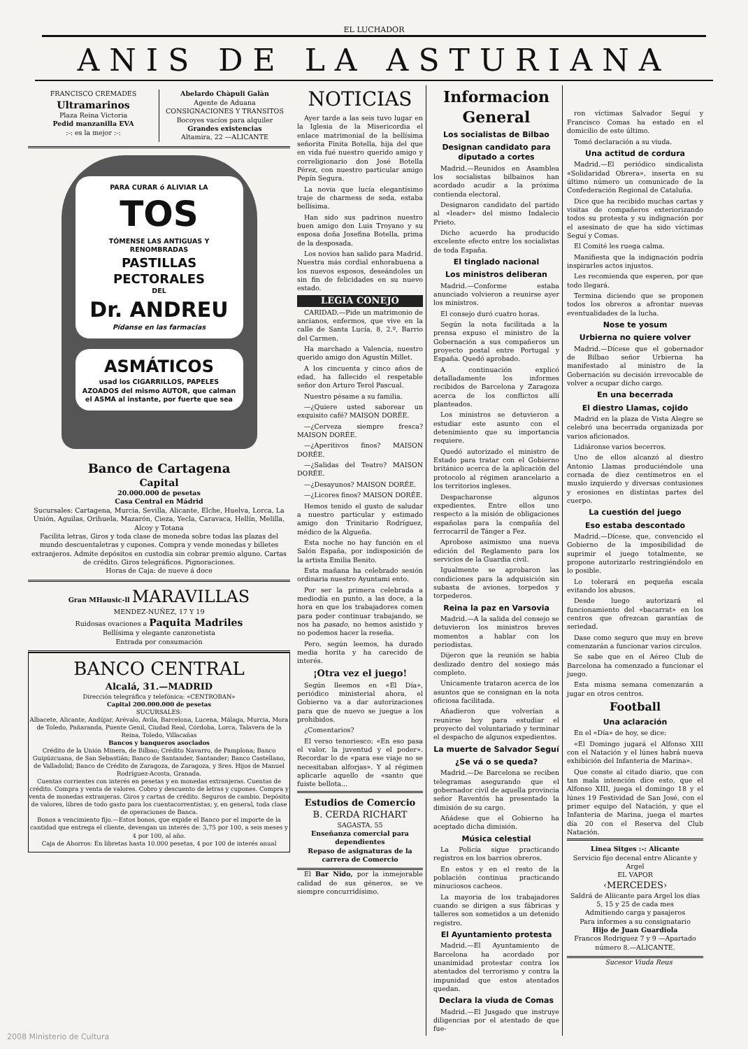EL LUCHADOR
ANIS DE LA ASTURIANA
FRANCISCO CREMADES
Ultramarinos
Plaza Reina Victoria
Pedid manzanilla EVA
:-: es la mejor :-:
Abelardo Chàpuli Galàn
Agente de Aduana
CONSIGNACIONES Y TRANSITOS
Bocoyes vacíos para alquiler
Grandes existencias
Altamira, 22 —ALICANTE
PARA CURAR ó ALIVIAR LA
TOS
TÓMENSE LAS ANTIGUAS Y RENOMBRADAS
PASTILLAS PECTORALES
DEL
Dr. ANDREU
Pídanse en las farmacias
ASMÁTICOS
usad los CIGARRILLOS, PAPELES AZOADOS del mismo AUTOR, que calman el ASMA al instante, por fuerte que sea
Banco de Cartagena
Capital
20.000.000 de pesetas
Casa Central en Mádrid
Sucursales: Cartagena, Murcia, Sevilla, Alicante, Elche, Huelva, Lorca, La Unión, Aguilas, Orihuela, Mazarón, Cieza, Yecla, Caravaca, Hellín, Melilla, Alcoy y Totana
Facilita letras, Giros y toda clase de moneda sobre todas las plazas del mundo descuentaletras y cupones. Compra y vende monedas y billetes extranjeros. Admite depósitos en custodia sin cobrar premio alguno. Cartas de crédito. Giros telegráficos. Pignoraciones.
Horas de Caja: de nueve á doce
Gran MHausic-ll MARAVILLAS
MENDEZ-NUÑEZ, 17 Y 19
Ruidosas ovaciones a Paquita Madriles
Bellísima y elegante canzonetista
Entrada por consumación
BANCO CENTRAL
Alcalá, 31.—MADRID
Dirección telegráfica y telefónica: «CENTROBAN»
Capital 200.000.000 de pesetas
SUCURSALES:
Albacete, Alicante, Andújar, Arévalo, Avila, Barcelona, Lucena, Málaga, Murcia, Mora de Toledo, Pañaranda, Puente Genil, Ciudad Real, Córdoba, Lorca, Talavera de la Reina, Toledo, Villacañas
Bancos y banqueros asociados
Crédito de la Unión Minera, de Bilbao; Crédito Navarro, de Pamplona; Banco Guipúzcuana, de San Sebastián; Banco de Santander, Santander; Banco Castellano, de Valladolid; Banco de Crédito de Zaragoza, de Zaragoza, y Sres. Hijos de Manuel Rodríguez-Acosta, Granada.
Cuentas corrientes con interés en pesetas y en monedas extranjeras. Cuentas de crédito. Compra y venta de valores. Cobro y descuento de letras y cupones. Compra y venta de monedas extranjeras. Giros y cartas de crédito. Seguros de cambio. Depósito de valores, libres de todo gasto para los cuentacorrentistas; y, en general, toda clase de operaciones de Banca.
Bonos a vencimiento fijo.—Estos bonos, que expide el Banco por el importe de la cantidad que entrega el cliente, devengan un interés de: 3,75 por 100, a seis meses y 4 por 100, al año.
Caja de Ahorros: En libretas hasta 10.000 pesetas, 4 por 100 de interés anual
NOTICIAS
Ayer tarde a las seis tuvo lugar en la Iglesia de la Misericordia el enlace matrimonial de la bellísima señorita Finita Botella, hija del que en vida fué nuestro querido amigo y correligionario don José Botella Pérez, con nuestro particular amigo Pepín Segura.
La novia que lucía elegantísimo traje de charmess de seda, estaba bellísima.
Han sido sus padrinos nuestro buen amigo don Luis Troyano y su esposa doña Josefina Botella, prima de la desposada.
Los novios han salido para Madrid. Nuestra más cordial enhorabuena a los nuevos esposos, deseándoles un sin fin de felicidades en su nuevo estado.
LEGIA CONEJO
CARIDAD.—Pide un matrimonio de ancianos, enfermos, que vive en la calle de Santa Lucía, 8, 2.º, Barrio del Carmen.
Ha marchado a Valencia, nuestro querido amigo don Agustín Millet.
A los cincuenta y cinco años de edad, ha fallecido el respetable señor don Arturo Terol Pascual.
Nuestro pésame a su familia.
—¿Quiere usted saborear un exquisito café? MAISON DORÉE.
—¿Cerveza siempre fresca? MAISON DORÉE.
—¿Aperitivos finos? MAISON DORÉE.
—¿Salidas del Teatro? MAISON DORÉE.
—¿Desayunos? MAISON DORÉE.
—¿Licores finos? MAISON DORÉE.
Hemos tenido el gusto de saludar a nuestro particular y estimado amigo don Trinitario Rodríguez, médico de la Algueña.
Esta noche no hay función en el Salón España, por indisposición de la artista Emilia Benito.
Esta mañana ha celebrado sesión ordinaria nuestro Ayuntami ento.
Por ser la primera celebrada a mediodía en punto, a las doce, a la hora en que los trabajadores comen para poder continuar trabajando, se nos ha pasado, no hemos asistido y no podemos hacer la reseña.
Pero, según leemos, ha durado media horita y ha carecido de interés.
¡Otra vez el juego!
Según lleemos en «El Día», periódico ministerial ahora, el Gobierno va a dar autorizaciones para que de nuevo se juegue a los prohibidos.
¿Comentarios?
El verso tenoriesco: «En eso pasa el valor, la juventud y el poder». Recordar lo de «para ese viaje no se necesitaban alforjas». Y al régimen aplicarle aquello de «santo que fuiste bellota...
Estudios de Comercio
B. CERDA RICHART
SAGASTA, 55
Enseñanza comercial para dependientes
Repaso de asignaturas de la carrera de Comercio
El Bar Nido, por la inmejorable calidad de sus géneros, se ve siempre concurridísimo.
Informacion General
Los socialistas de Bilbao
Designan candidato para diputado a cortes
Madrid.—Reunidos en Asamblea los socialistas bilbainos han acordado acudir a la próxima contienda electoral.
Designaron candidato del partido al «leader» del mismo Indalecio Prieto.
Dicho acuerdo ha producido excelente efecto entre los socialistas de toda España.
El tinglado nacional
Los ministros deliberan
Madrid.—Conforme estaba anunciado volvieron a reunirse ayer los ministros.
El consejo duró cuatro horas.
Según la nota facilitada a la prensa expuso el ministro de la Gobernación a sus compañeros un proyecto postal entre Portugal y España. Quedó aprobado.
A continuación explicó detalladamente los informes recibidos de Barcelona y Zaragoza acerca de los conflictos allí planteados.
Los ministros se detuvieron a estudiar este asunto con el detenimiento que su importancia requiere.
Quedó autorizado el ministro de Estado para tratar con el Gobierno británico acerca de la aplicación del protocolo al régimen arancelario a los territorios ingleses.
Despacharonse algunos expedientes. Entre ellos uno respecto a la misión de obligaciones españolas para la compañía del ferrocarril de Tánger a Fez.
Aprobose asimismo una nueva edición del Reglamento para los servicios de la Guardia civil.
Igualmente se aprobaron las condiciones para la adquisición sin subasta de aviones, torpedos y torpederos.
Reina la paz en Varsovia
Madrid.—A la salida del consejo se detuvieron los ministros breves momentos a hablar con los periodistas.
Dijeron que la reunión se habia deslizado dentro del sosiego más completo.
Unicamente trataron acerca de los asuntos que se consignan en la nota oficiosa facilitada.
Añadieron que volverían a reunirse hoy para estudiar el proyecto del voluntariado y terminar el despacho de algunos expedientes.
La muerte de Salvador Seguí
¿Se vá o se queda?
Madrid.—De Barcelona se reciben telegramas asegurando que el gobernador civil de aquella provincia señor Raventós ha presentado la dimisión de su cargo.
Añádese que el Gobierno ha aceptado dicha dimisión.
Música celestial
La Policía sigue practicando registros en los barrios obreros.
En estos y en el resto de la población continua practicando minuciosos cacheos.
La mayoria de los trabajadores cuando se dirigen a sus fábricas y talleres son sometidos a un detenido registro.
El Ayuntamiento protesta
Madrid.—El Ayuntamiento de Barcelona ha acordado por unanimidad protestar contra los atentados del terrorismo y contra la impunidad que estos atentados quedan.
Declara la viuda de Comas
Madrid.—El Jusgado que instruye diligencias por el atentado de que fue-
ron víctimas Salvador Seguí y Francisco Comas ha estado en el domicilio de este último.
Tomó declaración a su viuda.
Una actitud de cordura
Madrid.—El periódico sindicalista «Solidaridad Obrera», inserta en su último número un comunicado de la Confederación Regional de Cataluña.
Dice que ha recibido muchas cartas y visitas de compañeros exteriorizando todos su protesta y su indignación por el asesinato de que ha sido víctimas Seguí y Comas.
El Comité les ruega calma.
Manifiesta que la indignación podría inspirarles actos injustos.
Les recomienda que esperen, por que todo llegará.
Termina diciendo que se proponen todos los obreros a afrontar nuevas eventualidades de la lucha.
Nose te yosum
Urbierna no quiere volver
Madrid.—Dícese que el gobernador de Bilbao señor Urbierna ha manifestado al ministro de la Gobernación su decisión irrevocable de volver a ocupar dicho cargo.
En una becerrada
El diestro Llamas, cojido
Madrid en la plaza de Vista Alegre se celebró una becerrada organizada por varios aficionados.
Lidiáronse varios becerros.
Uno de ellos alcanzó al diestro Antonio Llamas produciéndole una cornada de diez centímetros en el muslo izquierdo y diversas contusiones y erosiones en distintas partes del cuerpo.
La cuestión del juego
Eso estaba descontado
Madrid.—Dícese, que, convencido el Gobierno de la imposibilidad de suprimir el juego totalmente, se propone autorizarlo restringiéndolo en lo posible.
Lo tolerará en pequeña escala evitando los abusos.
Desde luego autorizará el funcionamiento del «bacarrat» en los centros que ofrezcan garantías de seriedad.
Dase como seguro que muy en breve comenzarán a funcionar varios circulos.
Se sabe que en el Aéreo Club de Barcelona ha comenzado a funcionar el juego.
Esta misma semana comenzarán a jugar en otros centros.
Football
Una aclaración
En el «Día» de hoy, se dice:
«El Domingo jugará el Alfonso XIII con el Natación y el lúnes habrá nueva exhibición del Infanteria de Marina».
Que conste al citado diario, que con tan mala intención dice esto, que el Alfonso XIII, juega el domingo 18 y el lúnes 19 Festividad de San José, con el primer equipo del Natación, y que el Infanteria de Marina, juega el martes día 20 con el Reserva del Club Natación.
Linea Sitges :-: Alicante
Servicio fijo decenal entre Alicante y Argel
EL VAPOR
‹MERCEDES›
Saldrá de Aliicante para Argel los días 5, 15 y 25 de cada mes
Admitiendo carga y pasajeros
Para informes a su consignatario
Hijo de Juan Guardiola
Francos Rodriguez 7 y 9 —Apartado número 8.—ALICANTE.
Sucesor Viuda Reus
2008 Ministerio de Cultura